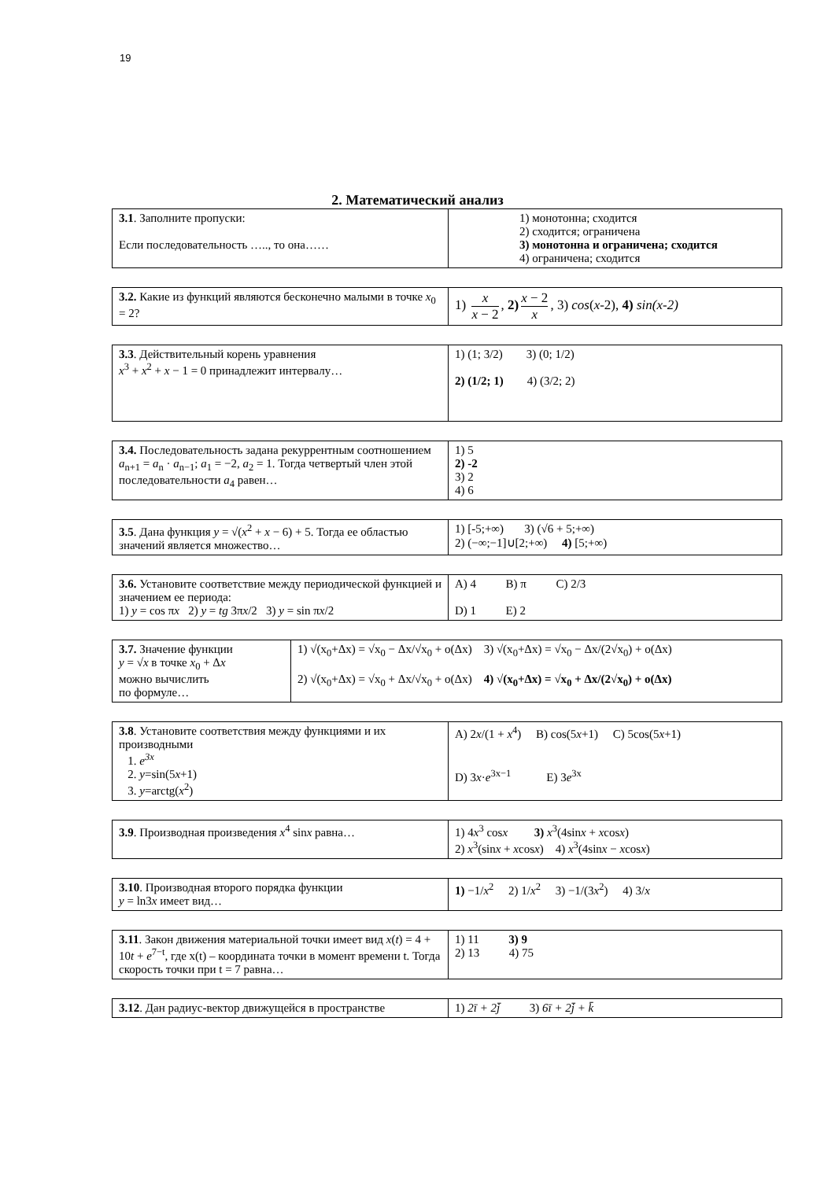19
2. Математический анализ
| 3.1 . Заполните пропуски: Если последовательность ….., то она…… | 1) монотонна; сходится 2) сходится; ограничена 3) монотонна и ограничена; сходится 4) ограничена; сходится |
| 3.2. Какие из функций являются бесконечно малыми в точке x<sub>0</sub> = 2? | 1) x x − 2 , 2) x − 2 x , 3) cos ( x -2), 4) sin(x-2) |
| 3.3 . Действительный корень уравнения x<sup>3</sup> + x<sup>2</sup> + x − 1 = 0 принадлежит интервалу… | 1) (1; 3/2) 3) (0; 1/2) 2) (1/2; 1) 4) (3/2; 2) |
| 3.4. Последовательность задана рекуррентным соотношением a<sub>n+1</sub> = a<sub>n</sub> · a<sub>n−1</sub>; a<sub>1</sub> = −2, a<sub>2</sub> = 1. Тогда четвертый член этой последовательности a<sub>4</sub> равен… | 1) 5 2) -2 3) 2 4) 6 |
| 3.5 . Дана функция y = √( x<sup>2</sup> + x − 6) + 5. Тогда ее областью значений является множество… | 1) [-5;+∞) 3) (√6 + 5;+∞) 2) (−∞;−1]∪[2;+∞) 4) [5;+∞) |
| 3.6. Установите соответствие между периодической функцией и значением ее периода: 1) y = cos π x 2) y = tg 3π x /2 3) y = sin π x /2 | A) 4 B) π C) 2/3 D) 1 E) 2 |
| 3.7. Значение функции y = √ x в точке x<sub>0</sub> + Δ x можно вычислить по формуле… | 1) √(x<sub>0</sub>+Δx) = √x<sub>0</sub> − Δx/√x<sub>0</sub> + o(Δx) 3) √(x<sub>0</sub>+Δx) = √x<sub>0</sub> − Δx/(2√x<sub>0</sub>) + o(Δx) 2) √(x<sub>0</sub>+Δx) = √x<sub>0</sub> + Δx/√x<sub>0</sub> + o(Δx) 4) √(x<sub>0</sub>+Δx) = √x<sub>0</sub> + Δx/(2√x<sub>0</sub>) + o(Δx) |
| 3.8 . Установите соответствия между функциями и их производными 1. e<sup>3x</sup> 2. y =sin(5 x +1) 3. y =arctg( x<sup>2</sup>) | A) 2 x /(1 + x<sup>4</sup>) B) cos(5 x +1) C) 5cos(5 x +1) D) 3 x · e<sup>3x−1</sup> E) 3 e<sup>3x</sup> |
| 3.9 . Производная произведения x<sup>4</sup> sin x равна… | 1) 4 x<sup>3</sup> cos x 3) x<sup>3</sup>(4sin x + x cos x ) 2) x<sup>3</sup>(sin x + x cos x ) 4) x<sup>3</sup>(4sin x − x cos x ) |
| 3.10 . Производная второго порядка функции y = ln3 x имеет вид… | 1) −1/ x<sup>2</sup> 2) 1/ x<sup>2</sup> 3) −1/(3 x<sup>2</sup>) 4) 3/ x |
| 3.11 . Закон движения материальной точки имеет вид x ( t ) = 4 + 10 t + e<sup>7−t</sup>, где x(t) – координата точки в момент времени t. Тогда скорость точки при t = 7 равна… | 1) 11 3) 9 2) 13 4) 75 |
| 3.12 . Дан радиус-вектор движущейся в пространстве | 1) 2ī + 2j̄ 3) 6ī + 2j̄ + k̄ |